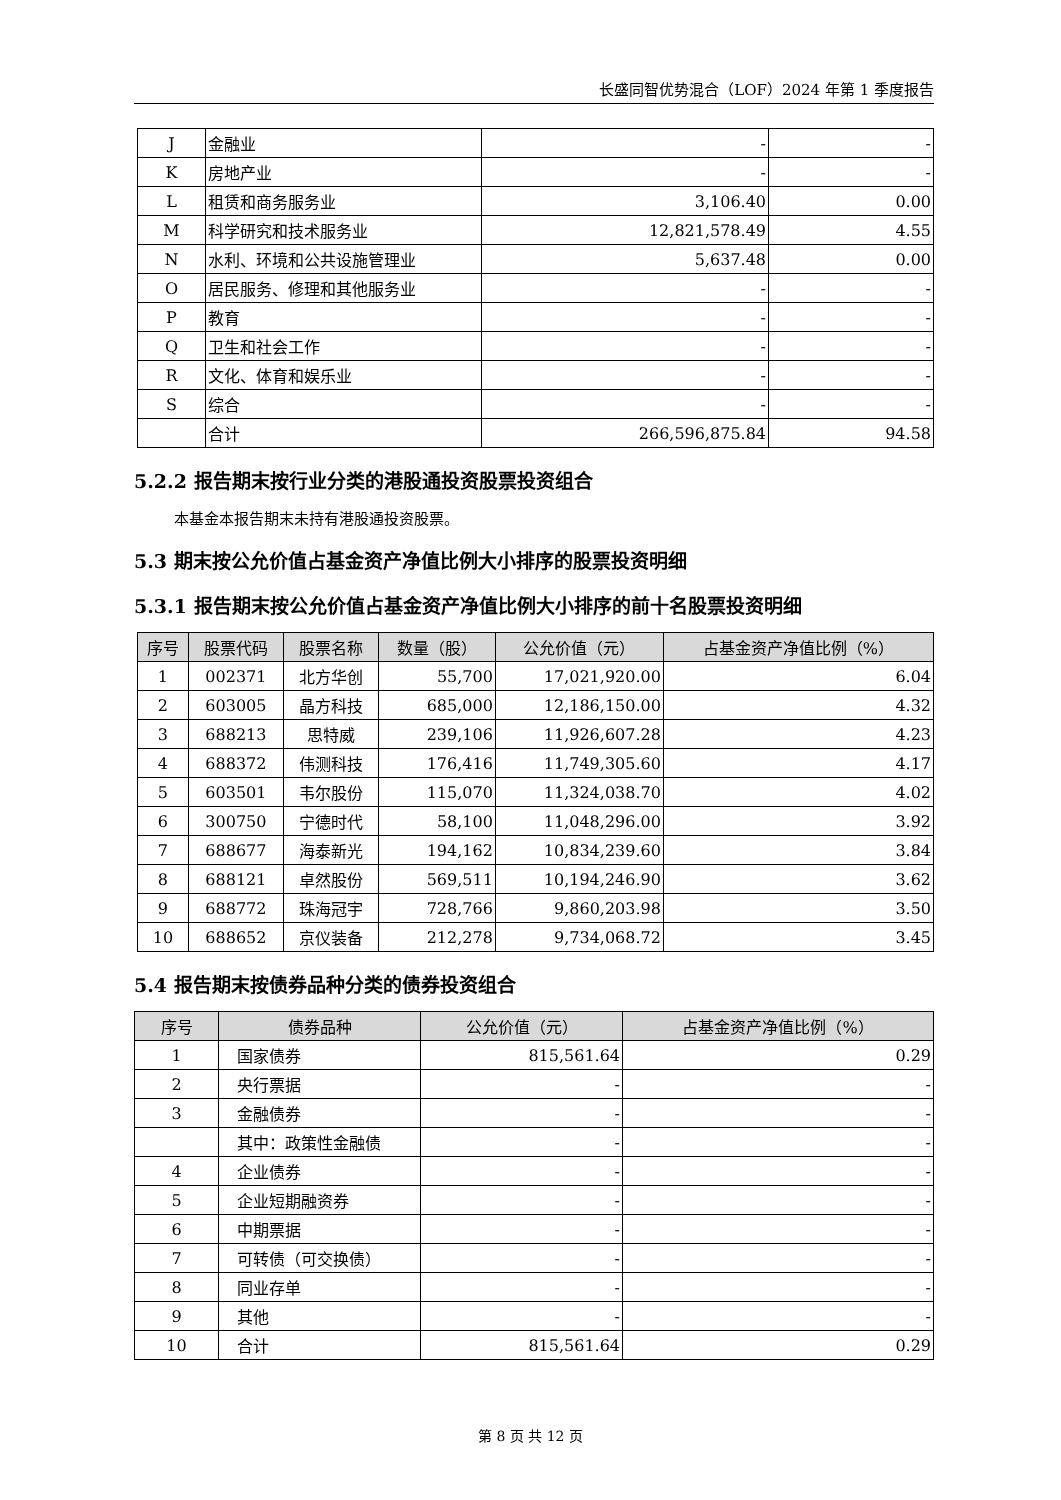长盛同智优势混合（LOF）2024 年第 1 季度报告
| J | 金融业 | - | - |
| K | 房地产业 | - | - |
| L | 租赁和商务服务业 | 3,106.40 | 0.00 |
| M | 科学研究和技术服务业 | 12,821,578.49 | 4.55 |
| N | 水利、环境和公共设施管理业 | 5,637.48 | 0.00 |
| O | 居民服务、修理和其他服务业 | - | - |
| P | 教育 | - | - |
| Q | 卫生和社会工作 | - | - |
| R | 文化、体育和娱乐业 | - | - |
| S | 综合 | - | - |
| | 合计 | 266,596,875.84 | 94.58 |
5.2.2 报告期末按行业分类的港股通投资股票投资组合
本基金本报告期末未持有港股通投资股票。
5.3 期末按公允价值占基金资产净值比例大小排序的股票投资明细
5.3.1 报告期末按公允价值占基金资产净值比例大小排序的前十名股票投资明细
| 序号 | 股票代码 | 股票名称 | 数量（股） | 公允价值（元） | 占基金资产净值比例（%） |
| --- | --- | --- | --- | --- | --- |
| 1 | 002371 | 北方华创 | 55,700 | 17,021,920.00 | 6.04 |
| 2 | 603005 | 晶方科技 | 685,000 | 12,186,150.00 | 4.32 |
| 3 | 688213 | 思特威 | 239,106 | 11,926,607.28 | 4.23 |
| 4 | 688372 | 伟测科技 | 176,416 | 11,749,305.60 | 4.17 |
| 5 | 603501 | 韦尔股份 | 115,070 | 11,324,038.70 | 4.02 |
| 6 | 300750 | 宁德时代 | 58,100 | 11,048,296.00 | 3.92 |
| 7 | 688677 | 海泰新光 | 194,162 | 10,834,239.60 | 3.84 |
| 8 | 688121 | 卓然股份 | 569,511 | 10,194,246.90 | 3.62 |
| 9 | 688772 | 珠海冠宇 | 728,766 | 9,860,203.98 | 3.50 |
| 10 | 688652 | 京仪装备 | 212,278 | 9,734,068.72 | 3.45 |
5.4 报告期末按债券品种分类的债券投资组合
| 序号 | 债券品种 | 公允价值（元） | 占基金资产净值比例（%） |
| --- | --- | --- | --- |
| 1 | 国家债券 | 815,561.64 | 0.29 |
| 2 | 央行票据 | - | - |
| 3 | 金融债券 | - | - |
| | 其中：政策性金融债 | - | - |
| 4 | 企业债券 | - | - |
| 5 | 企业短期融资券 | - | - |
| 6 | 中期票据 | - | - |
| 7 | 可转债（可交换债） | - | - |
| 8 | 同业存单 | - | - |
| 9 | 其他 | - | - |
| 10 | 合计 | 815,561.64 | 0.29 |
第 8 页 共 12 页